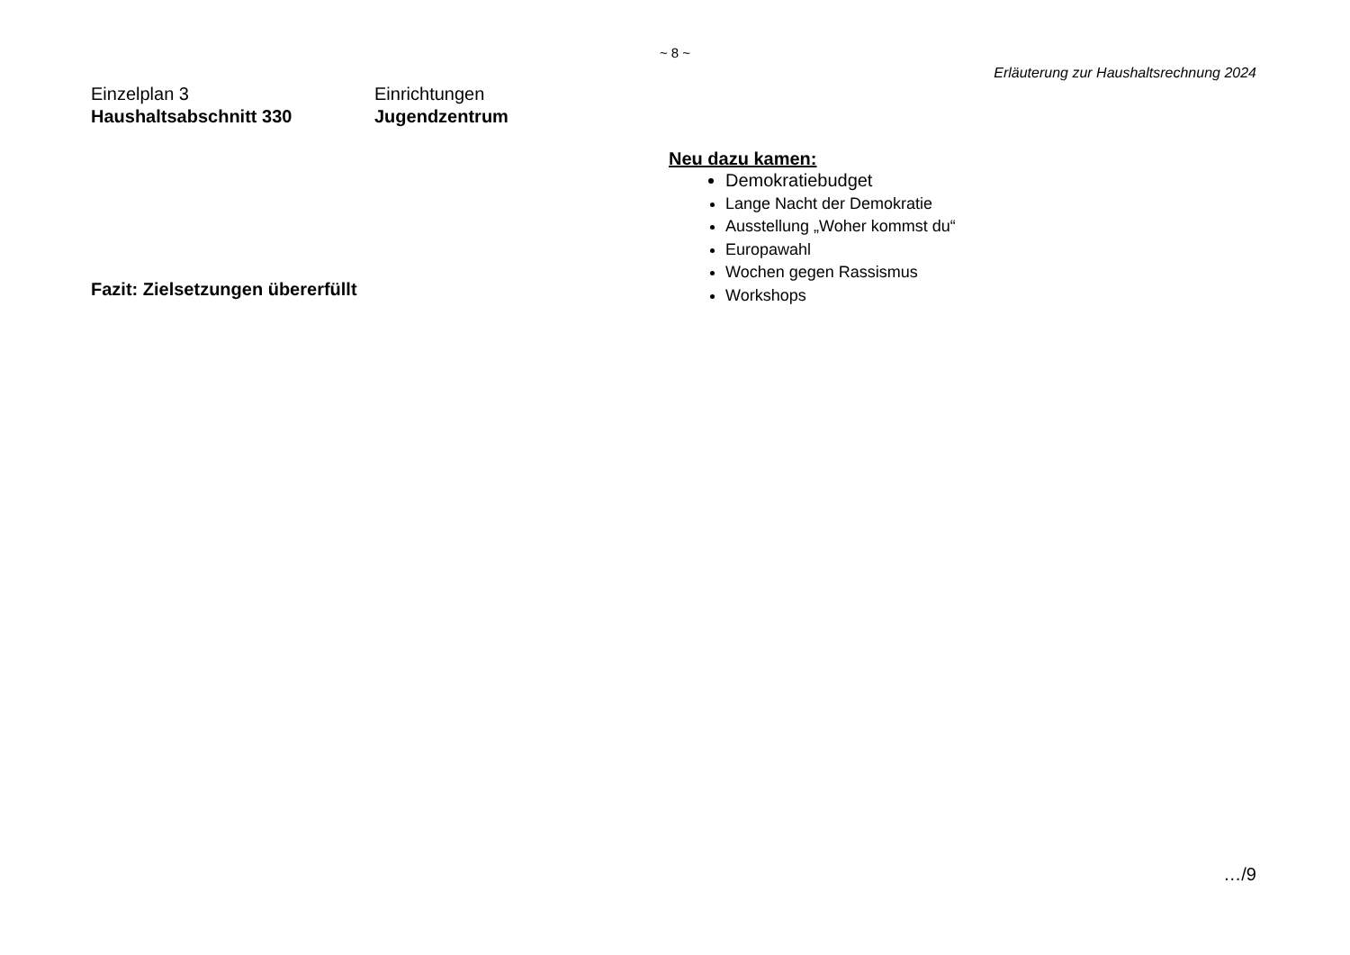~ 8 ~
Erläuterung zur Haushaltsrechnung 2024
Einzelplan 3
Einrichtungen
Haushaltsabschnitt 330
Jugendzentrum
Neu dazu kamen:
Demokratiebudget
Lange Nacht der Demokratie
Ausstellung „Woher kommst du“
Europawahl
Wochen gegen Rassismus
Workshops
Fazit: Zielsetzungen übererfüllt
…/9